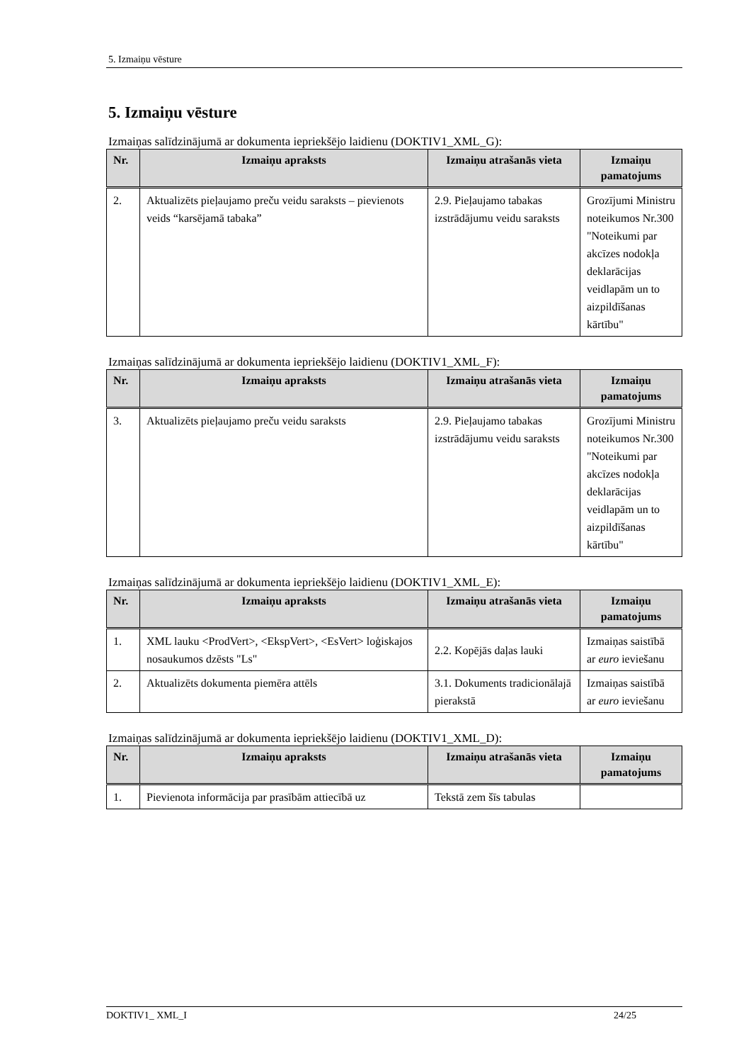5. Izmaiņu vēsture
5. Izmaiņu vēsture
Izmaiņas salīdzinājumā ar dokumenta iepriekšējo laidienu (DOKTIV1_XML_G):
| Nr. | Izmaiņu apraksts | Izmaiņu atrašanās vieta | Izmaiņu pamatojums |
| --- | --- | --- | --- |
| 2. | Aktualizēts pieļaujamo preču veidu saraksts – pievienots veids “karsējamā tabaka” | 2.9. Pieļaujamo tabakas izstrādājumu veidu saraksts | Grozījumi Ministru noteikumos Nr.300 "Noteikumi par akcīzes nodokļa deklarācijas veidlapām un to aizpildīšanas kārtību" |
Izmaiņas salīdzinājumā ar dokumenta iepriekšējo laidienu (DOKTIV1_XML_F):
| Nr. | Izmaiņu apraksts | Izmaiņu atrašanās vieta | Izmaiņu pamatojums |
| --- | --- | --- | --- |
| 3. | Aktualizēts pieļaujamo preču veidu saraksts | 2.9. Pieļaujamo tabakas izstrādājumu veidu saraksts | Grozījumi Ministru noteikumos Nr.300 "Noteikumi par akcīzes nodokļa deklarācijas veidlapām un to aizpildīšanas kārtību" |
Izmaiņas salīdzinājumā ar dokumenta iepriekšējo laidienu (DOKTIV1_XML_E):
| Nr. | Izmaiņu apraksts | Izmaiņu atrašanās vieta | Izmaiņu pamatojums |
| --- | --- | --- | --- |
| 1. | XML lauku <ProdVert>, <EkspVert>, <EsVert> loģiskajos nosaukumos dzēsts "Ls" | 2.2. Kopējās daļas lauki | Izmaiņas saistībā ar euro ieviešanu |
| 2. | Aktualizēts dokumenta piemēra attēls | 3.1. Dokuments tradicionālajā pierakstā | Izmaiņas saistībā ar euro ieviešanu |
Izmaiņas salīdzinājumā ar dokumenta iepriekšējo laidienu (DOKTIV1_XML_D):
| Nr. | Izmaiņu apraksts | Izmaiņu atrašanās vieta | Izmaiņu pamatojums |
| --- | --- | --- | --- |
| 1. | Pievienota informācija par prasībām attiecībā uz | Tekstā zem šīs tabulas | |
DOKTIV1_ XML_I 24/25